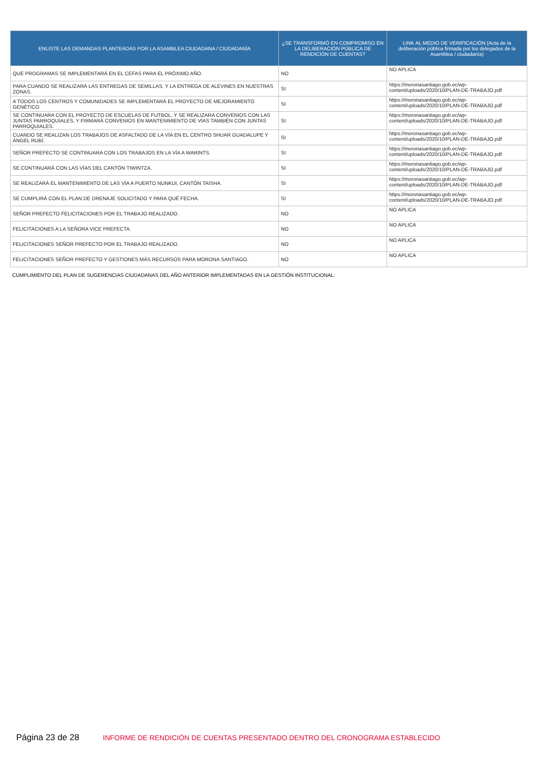| ENLISTE LAS DEMANDAS PLANTEADAS POR LA ASAMBLEA CIUDADANA / CIUDADANÍA | ¿SE TRANSFORMÓ EN COMPROMISO EN LA DELIBERACIÓN PÚBLICA DE RENDICIÓN DE CUENTAS? | LINK AL MEDIO DE VERIFICACIÓN (Acta de la deliberación pública firmada por los delegados de la Asamblea / ciudadanía) |
| --- | --- | --- |
| QUE PROGRAMAS SE IMPLEMENTARÁ EN EL CEFAS PARA EL PRÓXIMO AÑO. | NO | NO APLICA |
| PARA CUANDO SE REALIZARÁ LAS ENTREGAS DE SEMILLAS, Y LA ENTREGA DE ALEVINES EN NUESTRAS ZONAS. | SI | https://moronasantiago.gob.ec/wp-content/uploads/2020/10/PLAN-DE-TRABAJO.pdf |
| A TODOS LOS CENTROS Y COMUNIDADES SE IMPLEMENTARÁ EL PROYECTO DE MEJORAMIENTO GENÉTICO | SI | https://moronasantiago.gob.ec/wp-content/uploads/2020/10/PLAN-DE-TRABAJO.pdf |
| SE CONTINUARA CON EL PROYECTO DE ESCUELAS DE FUTBOL, Y SE REALIZARA CONVENIOS CON LAS JUNTAS PARROQUIALES, Y FIRMARÁ CONVENIOS EN MANTENIMIENTO DE VÍAS TAMBIÉN CON JUNTAS PARROQUIALES. | SI | https://moronasantiago.gob.ec/wp-content/uploads/2020/10/PLAN-DE-TRABAJO.pdf |
| CUANDO SE REALIZAN LOS TRABAJOS DE ASFALTADO DE LA VÍA EN EL CENTRO SHUAR GUADALUPE Y ÁNGEL RUBÍ. | SI | https://moronasantiago.gob.ec/wp-content/uploads/2020/10/PLAN-DE-TRABAJO.pdf |
| SEÑOR PREFECTO SE CONTINUARA CON LOS TRABAJOS EN LA VÍA A WARINTS. | SI | https://moronasantiago.gob.ec/wp-content/uploads/2020/10/PLAN-DE-TRABAJO.pdf |
| SE CONTINUARÁ CON LAS VÍAS DEL CANTÓN TIWINTZA. | SI | https://moronasantiago.gob.ec/wp-content/uploads/2020/10/PLAN-DE-TRABAJO.pdf |
| SE REALIZARÁ EL MANTENIMIENTO DE LAS VÍA A PUERTO NUNKUI, CANTÓN TAISHA. | SI | https://moronasantiago.gob.ec/wp-content/uploads/2020/10/PLAN-DE-TRABAJO.pdf |
| SE CUMPLIRÁ CON EL PLAN DE DRENAJE SOLICITADO Y PARA QUÉ FECHA. | SI | https://moronasantiago.gob.ec/wp-content/uploads/2020/10/PLAN-DE-TRABAJO.pdf |
| SEÑOR PREFECTO FELICITACIONES POR EL TRABAJO REALIZADO. | NO | NO APLICA |
| FELICITACIONES A LA SEÑORA VICE PREFECTA. | NO | NO APLICA |
| FELICITACIONES SEÑOR PREFECTO POR EL TRABAJO REALIZADO. | NO | NO APLICA |
| FELICITACIONES SEÑOR PREFECTO Y GESTIONES MÁS RECURSOS PARA MORONA SANTIAGO. | NO | NO APLICA |
CUMPLIMIENTO DEL PLAN DE SUGERENCIAS CIUDADANAS DEL AÑO ANTERIOR IMPLEMENTADAS EN LA GESTIÓN INSTITUCIONAL:
Página 23 de 28 INFORME DE RENDICIÓN DE CUENTAS PRESENTADO DENTRO DEL CRONOGRAMA ESTABLECIDO